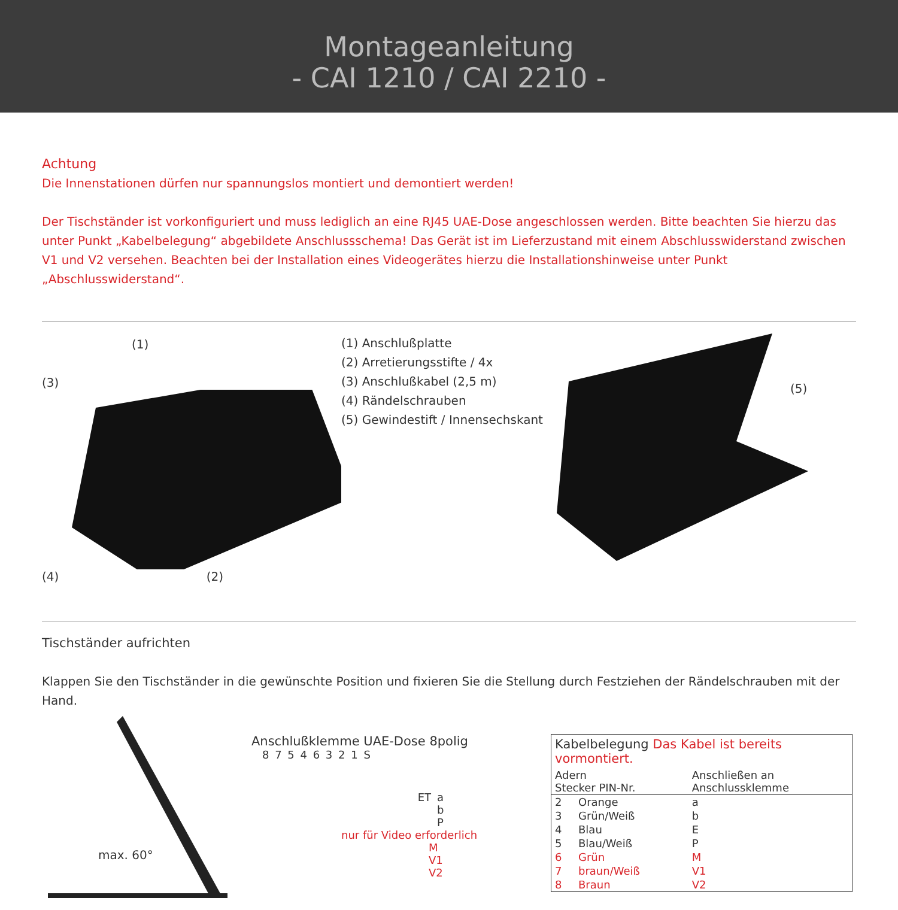Montageanleitung
- CAI 1210 / CAI 2210 -
Achtung
Die Innenstationen dürfen nur spannungslos montiert und demontiert werden!
Der Tischständer ist vorkonfiguriert und muss lediglich an eine RJ45 UAE-Dose angeschlossen werden. Bitte beachten Sie hierzu das unter Punkt „Kabelbelegung“ abgebildete Anschlussschema! Das Gerät ist im Lieferzustand mit einem Abschlusswiderstand zwischen V1 und V2 versehen. Beachten bei der Installation eines Videogerätes hierzu die Installationshinweise unter Punkt „Abschlusswiderstand“.
(1)
(3)
(4) (2)
(1) Anschlußplatte
(2) Arretierungsstifte / 4x
(3) Anschlußkabel (2,5 m)
(4) Rändelschrauben
(5) Gewindestift / Innensechskant
(5)
Tischständer aufrichten
Klappen Sie den Tischständer in die gewünschte Position und fixieren Sie die Stellung durch Festziehen der Rändelschrauben mit der Hand.
max. 60°
Anschlußklemme UAE-Dose 8polig
8 7 5 4 6 3 2 1 S
ET a
b
P
nur für Video erforderlich
M
V1
V2
| Kabelbelegung Das Kabel ist bereits vormontiert. | | |
| --- | --- | --- |
| Adern Stecker PIN-Nr. | | Anschließen an Anschlussklemme |
| 2 | Orange | a |
| 3 | Grün/Weiß | b |
| 4 | Blau | E |
| 5 | Blau/Weiß | P |
| 6 | Grün | M |
| 7 | braun/Weiß | V1 |
| 8 | Braun | V2 |